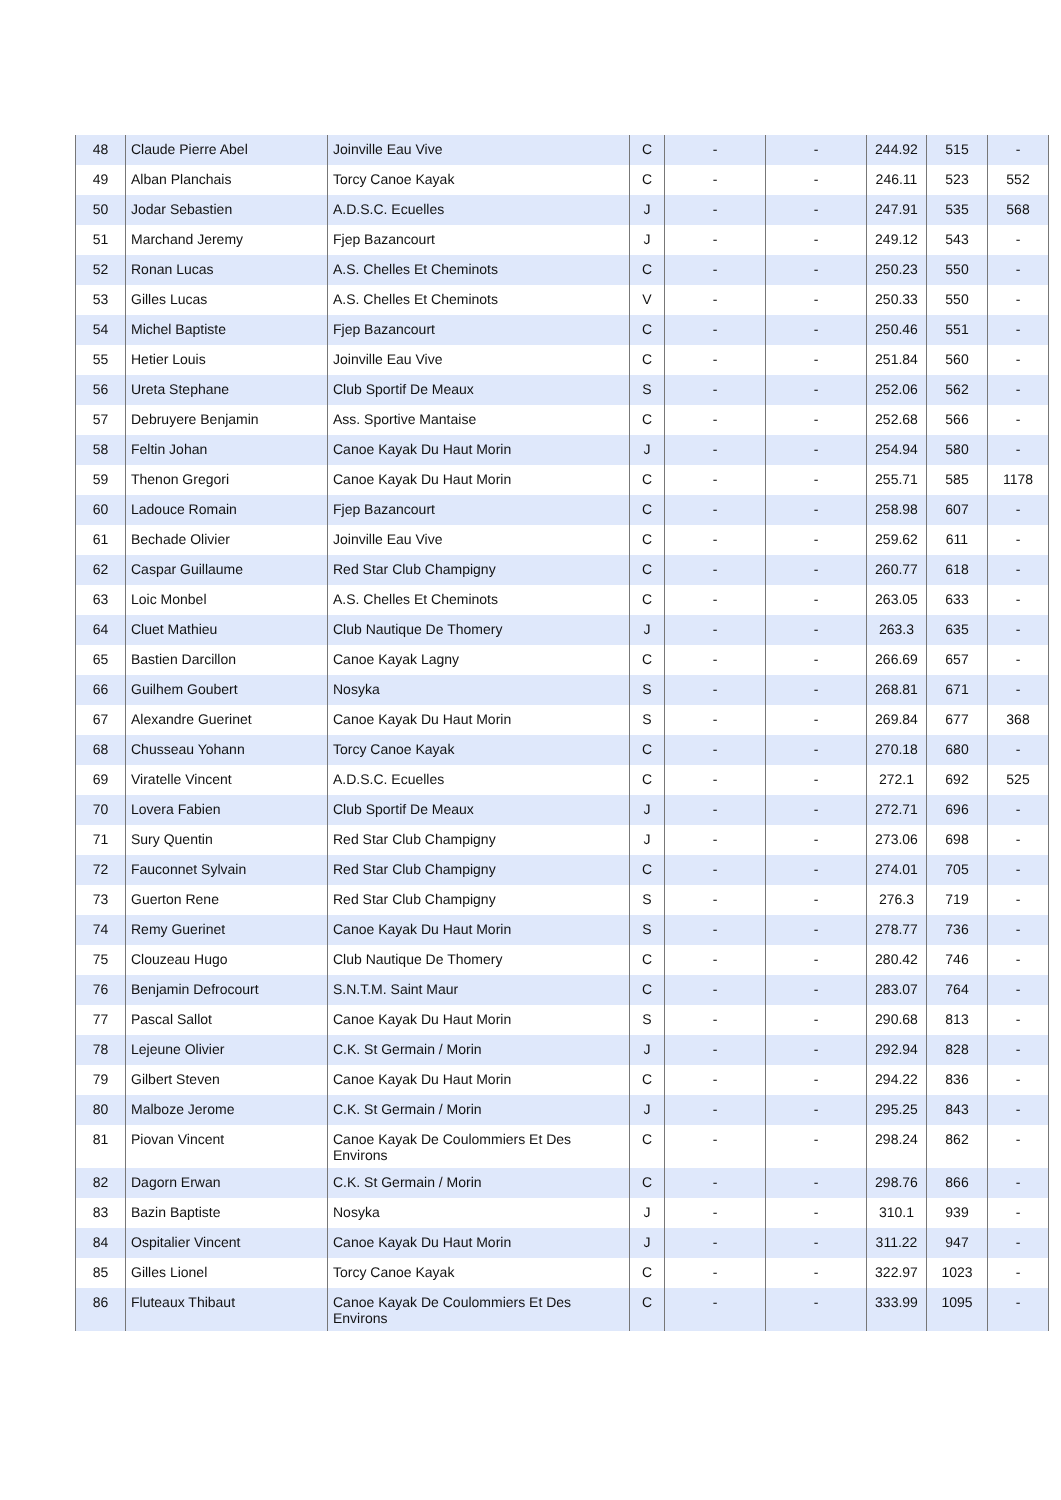| 48 | Claude Pierre Abel | Joinville Eau Vive | C | - | - | 244.92 | 515 | - |
| 49 | Alban Planchais | Torcy Canoe Kayak | C | - | - | 246.11 | 523 | 552 |
| 50 | Jodar Sebastien | A.D.S.C. Ecuelles | J | - | - | 247.91 | 535 | 568 |
| 51 | Marchand Jeremy | Fjep Bazancourt | J | - | - | 249.12 | 543 | - |
| 52 | Ronan Lucas | A.S. Chelles Et Cheminots | C | - | - | 250.23 | 550 | - |
| 53 | Gilles Lucas | A.S. Chelles Et Cheminots | V | - | - | 250.33 | 550 | - |
| 54 | Michel Baptiste | Fjep Bazancourt | C | - | - | 250.46 | 551 | - |
| 55 | Hetier Louis | Joinville Eau Vive | C | - | - | 251.84 | 560 | - |
| 56 | Ureta Stephane | Club Sportif De Meaux | S | - | - | 252.06 | 562 | - |
| 57 | Debruyere Benjamin | Ass. Sportive Mantaise | C | - | - | 252.68 | 566 | - |
| 58 | Feltin Johan | Canoe Kayak Du Haut Morin | J | - | - | 254.94 | 580 | - |
| 59 | Thenon Gregori | Canoe Kayak Du Haut Morin | C | - | - | 255.71 | 585 | 1178 |
| 60 | Ladouce Romain | Fjep Bazancourt | C | - | - | 258.98 | 607 | - |
| 61 | Bechade Olivier | Joinville Eau Vive | C | - | - | 259.62 | 611 | - |
| 62 | Caspar Guillaume | Red Star Club Champigny | C | - | - | 260.77 | 618 | - |
| 63 | Loic Monbel | A.S. Chelles Et Cheminots | C | - | - | 263.05 | 633 | - |
| 64 | Cluet Mathieu | Club Nautique De Thomery | J | - | - | 263.3 | 635 | - |
| 65 | Bastien Darcillon | Canoe Kayak Lagny | C | - | - | 266.69 | 657 | - |
| 66 | Guilhem Goubert | Nosyka | S | - | - | 268.81 | 671 | - |
| 67 | Alexandre Guerinet | Canoe Kayak Du Haut Morin | S | - | - | 269.84 | 677 | 368 |
| 68 | Chusseau Yohann | Torcy Canoe Kayak | C | - | - | 270.18 | 680 | - |
| 69 | Viratelle Vincent | A.D.S.C. Ecuelles | C | - | - | 272.1 | 692 | 525 |
| 70 | Lovera Fabien | Club Sportif De Meaux | J | - | - | 272.71 | 696 | - |
| 71 | Sury Quentin | Red Star Club Champigny | J | - | - | 273.06 | 698 | - |
| 72 | Fauconnet Sylvain | Red Star Club Champigny | C | - | - | 274.01 | 705 | - |
| 73 | Guerton Rene | Red Star Club Champigny | S | - | - | 276.3 | 719 | - |
| 74 | Remy Guerinet | Canoe Kayak Du Haut Morin | S | - | - | 278.77 | 736 | - |
| 75 | Clouzeau Hugo | Club Nautique De Thomery | C | - | - | 280.42 | 746 | - |
| 76 | Benjamin Defrocourt | S.N.T.M. Saint Maur | C | - | - | 283.07 | 764 | - |
| 77 | Pascal Sallot | Canoe Kayak Du Haut Morin | S | - | - | 290.68 | 813 | - |
| 78 | Lejeune Olivier | C.K. St Germain / Morin | J | - | - | 292.94 | 828 | - |
| 79 | Gilbert Steven | Canoe Kayak Du Haut Morin | C | - | - | 294.22 | 836 | - |
| 80 | Malboze Jerome | C.K. St Germain / Morin | J | - | - | 295.25 | 843 | - |
| 81 | Piovan Vincent | Canoe Kayak De Coulommiers Et Des Environs | C | - | - | 298.24 | 862 | - |
| 82 | Dagorn Erwan | C.K. St Germain / Morin | C | - | - | 298.76 | 866 | - |
| 83 | Bazin Baptiste | Nosyka | J | - | - | 310.1 | 939 | - |
| 84 | Ospitalier Vincent | Canoe Kayak Du Haut Morin | J | - | - | 311.22 | 947 | - |
| 85 | Gilles Lionel | Torcy Canoe Kayak | C | - | - | 322.97 | 1023 | - |
| 86 | Fluteaux Thibaut | Canoe Kayak De Coulommiers Et Des Environs | C | - | - | 333.99 | 1095 | - |